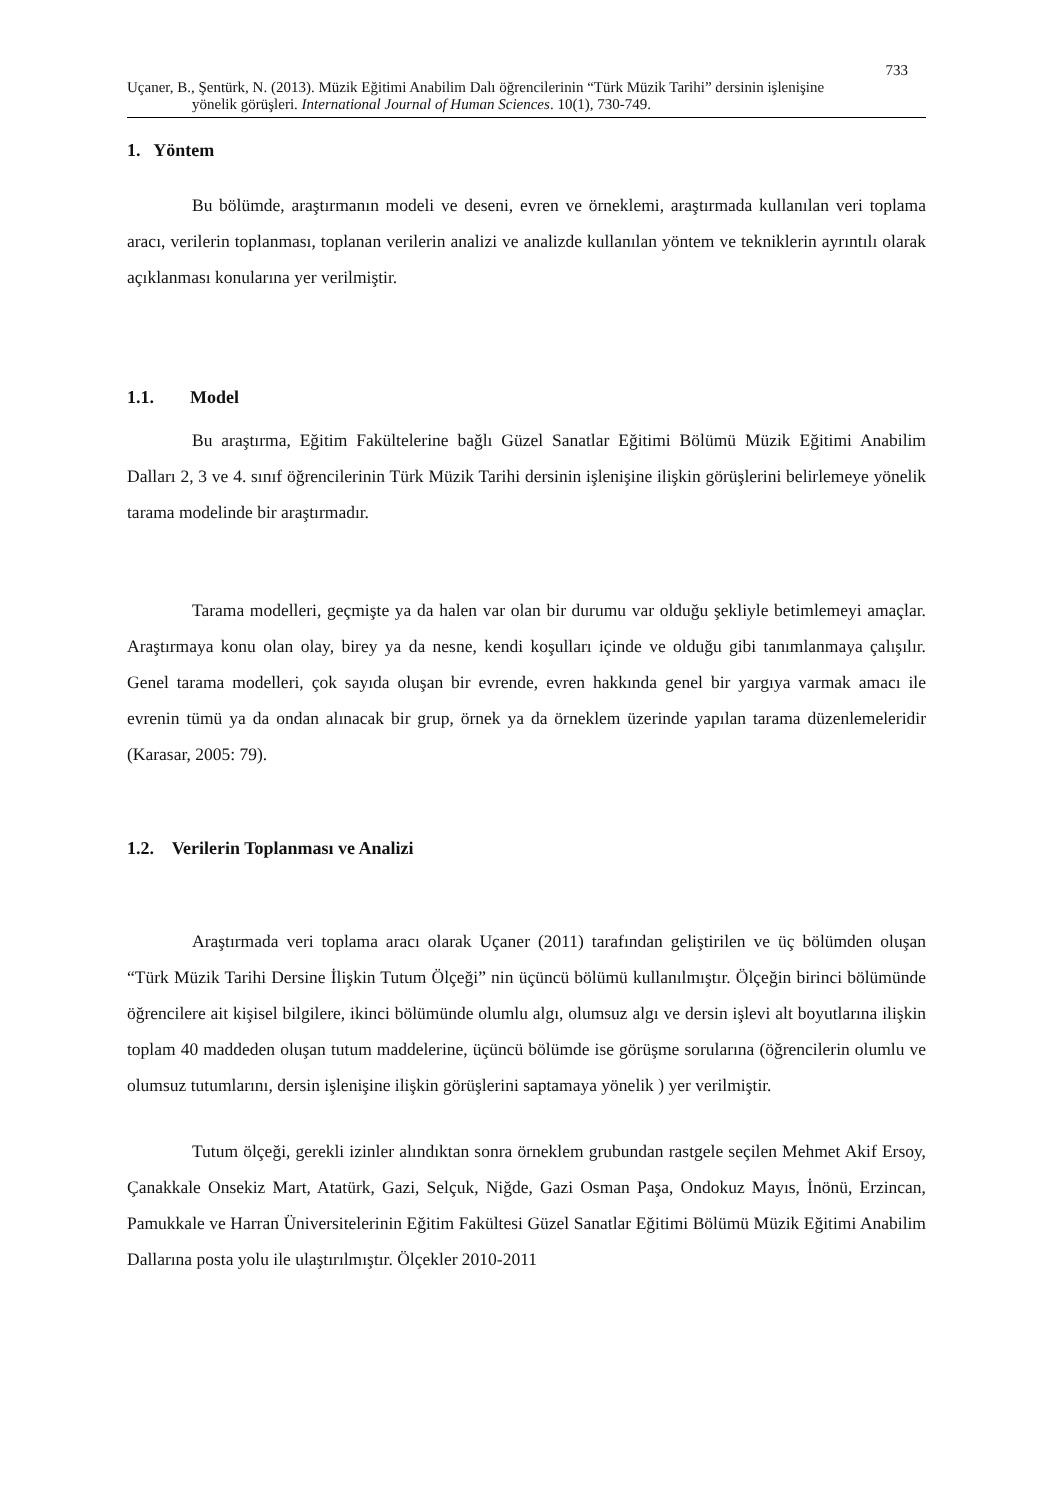733
Uçaner, B., Şentürk, N. (2013). Müzik Eğitimi Anabilim Dalı öğrencilerinin “Türk Müzik Tarihi” dersinin işlenişine
yönelik görüşleri. International Journal of Human Sciences. 10(1), 730-749.
1. Yöntem
Bu bölümde, araştırmanın modeli ve deseni, evren ve örneklemi, araştırmada kullanılan veri toplama aracı, verilerin toplanması, toplanan verilerin analizi ve analizde kullanılan yöntem ve tekniklerin ayrıntılı olarak açıklanması konularına yer verilmiştir.
1.1. Model
Bu araştırma, Eğitim Fakültelerine bağlı Güzel Sanatlar Eğitimi Bölümü Müzik Eğitimi Anabilim Dalları 2, 3 ve 4. sınıf öğrencilerinin Türk Müzik Tarihi dersinin işlenişine ilişkin görüşlerini belirlemeye yönelik tarama modelinde bir araştırmadır.
Tarama modelleri, geçmişte ya da halen var olan bir durumu var olduğu şekliyle betimlemeyi amaçlar. Araştırmaya konu olan olay, birey ya da nesne, kendi koşulları içinde ve olduğu gibi tanımlanmaya çalışılır. Genel tarama modelleri, çok sayıda oluşan bir evrende, evren hakkında genel bir yargıya varmak amacı ile evrenin tümü ya da ondan alınacak bir grup, örnek ya da örneklem üzerinde yapılan tarama düzenlemeleridir (Karasar, 2005: 79).
1.2. Verilerin Toplanması ve Analizi
Araştırmada veri toplama aracı olarak Uçaner (2011) tarafından geliştirilen ve üç bölümden oluşan “Türk Müzik Tarihi Dersine İlişkin Tutum Ölçeği” nin üçüncü bölümü kullanılmıştır. Ölçeğin birinci bölümünde öğrencilere ait kişisel bilgilere, ikinci bölümünde olumlu algı, olumsuz algı ve dersin işlevi alt boyutlarına ilişkin toplam 40 maddeden oluşan tutum maddelerine, üçüncü bölümde ise görüşme sorularına (öğrencilerin olumlu ve olumsuz tutumlarını, dersin işlenişine ilişkin görüşlerini saptamaya yönelik ) yer verilmiştir.
Tutum ölçeği, gerekli izinler alındıktan sonra örneklem grubundan rastgele seçilen Mehmet Akif Ersoy, Çanakkale Onsekiz Mart, Atatürk, Gazi, Selçuk, Niğde, Gazi Osman Paşa, Ondokuz Mayıs, İnönü, Erzincan, Pamukkale ve Harran Üniversitelerinin Eğitim Fakültesi Güzel Sanatlar Eğitimi Bölümü Müzik Eğitimi Anabilim Dallarına posta yolu ile ulaştırılmıştır. Ölçekler 2010-2011